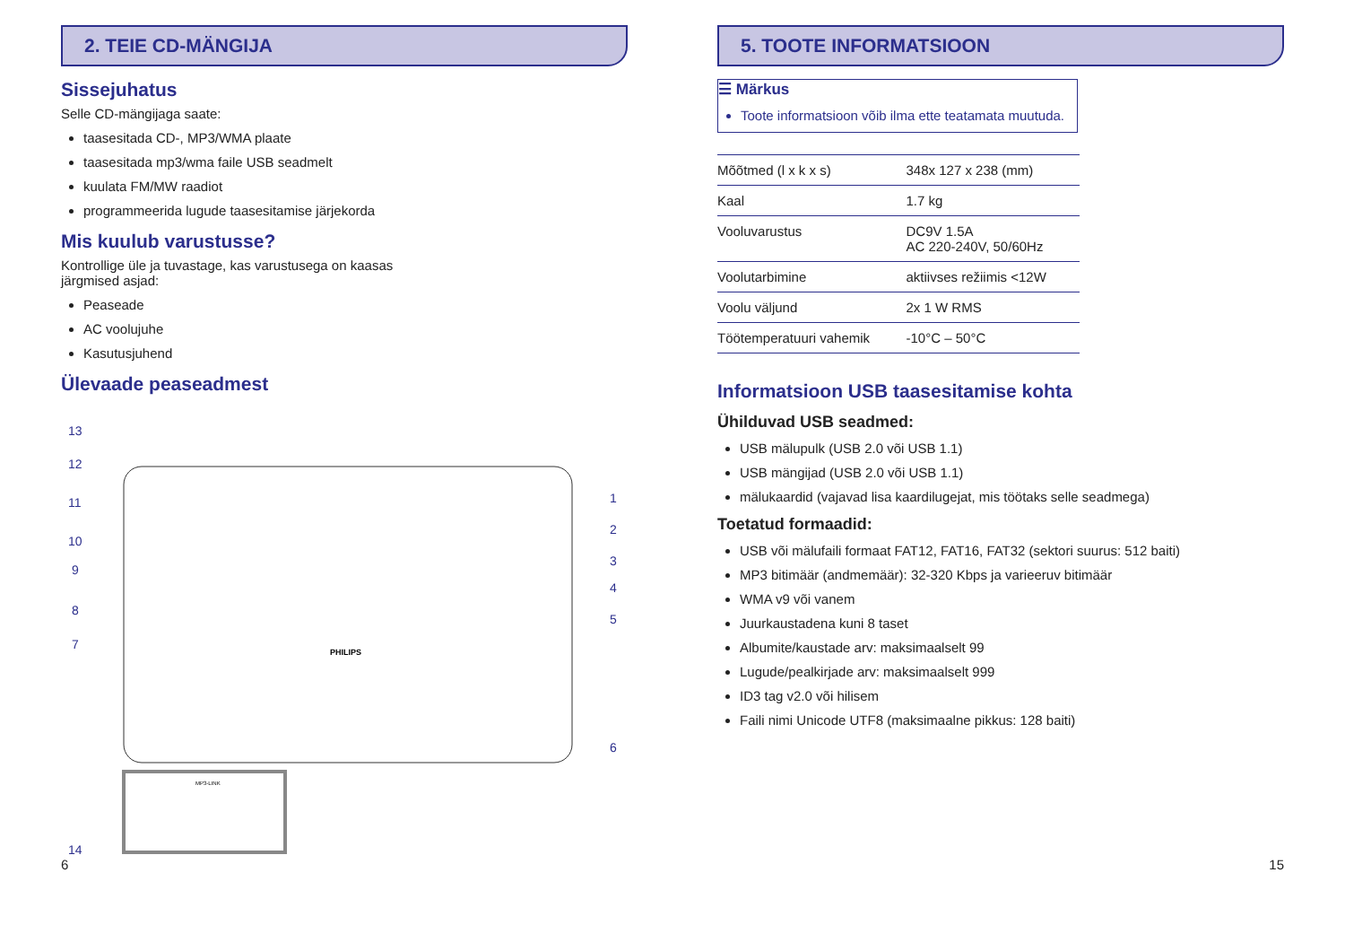2. TEIE CD-MÄNGIJA
Sissejuhatus
Selle CD-mängijaga saate:
taasesitada CD-, MP3/WMA plaate
taasesitada mp3/wma faile USB seadmelt
kuulata FM/MW raadiot
programmeerida lugude taasesitamise järjekorda
Mis kuulub varustusse?
Kontrollige üle ja tuvastage, kas varustusega on kaasas
järgmised asjad:
Peaseade
AC voolujuhe
Kasutusjuhend
Ülevaade peaseadmest
13
12
11
10
9
8
7
14
1
2
3
4
5
6
PHILIPS
MP3-LINK
5. TOOTE INFORMATSIOON
☰ Märkus
Toote informatsioon võib ilma ette teatamata muutuda.
| Mõõtmed (l x k x s) | 348x 127 x 238 (mm) |
| Kaal | 1.7 kg |
| Vooluvarustus | DC9V 1.5A AC 220-240V, 50/60Hz |
| Voolutarbimine | aktiivses režiimis <12W |
| Voolu väljund | 2x 1 W RMS |
| Töötemperatuuri vahemik | -10°C – 50°C |
Informatsioon USB taasesitamise kohta
Ühilduvad USB seadmed:
USB mälupulk (USB 2.0 või USB 1.1)
USB mängijad (USB 2.0 või USB 1.1)
mälukaardid (vajavad lisa kaardilugejat, mis töötaks selle seadmega)
Toetatud formaadid:
USB või mälufaili formaat FAT12, FAT16, FAT32 (sektori suurus: 512 baiti)
MP3 bitimäär (andmemäär): 32-320 Kbps ja varieeruv bitimäär
WMA v9 või vanem
Juurkaustadena kuni 8 taset
Albumite/kaustade arv: maksimaalselt 99
Lugude/pealkirjade arv: maksimaalselt 999
ID3 tag v2.0 või hilisem
Faili nimi Unicode UTF8 (maksimaalne pikkus: 128 baiti)
6 15